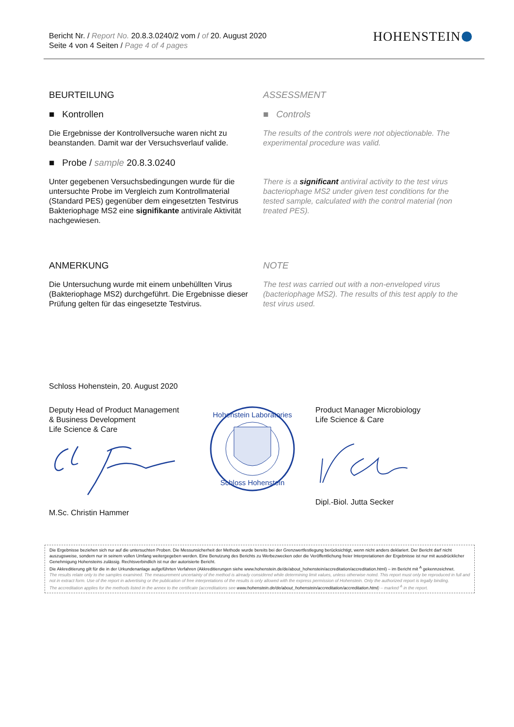Bericht Nr. / Report No. 20.8.3.0240/2 vom / of 20. August 2020
Seite 4 von 4 Seiten / Page 4 of 4 pages
HOHENSTEIN
BEURTEILUNG
■ Kontrollen
Die Ergebnisse der Kontrollversuche waren nicht zu beanstanden. Damit war der Versuchsverlauf valide.
■ Probe / sample 20.8.3.0240
Unter gegebenen Versuchsbedingungen wurde für die untersuchte Probe im Vergleich zum Kontrollmaterial (Standard PES) gegenüber dem eingesetzten Testvirus Bakteriophage MS2 eine signifikante antivirale Aktivität nachgewiesen.
ASSESSMENT
■ Controls
The results of the controls were not objectionable. The experimental procedure was valid.
There is a significant antiviral activity to the test virus bacteriophage MS2 under given test conditions for the tested sample, calculated with the control material (non treated PES).
ANMERKUNG
Die Untersuchung wurde mit einem unbehüllten Virus (Bakteriophage MS2) durchgeführt. Die Ergebnisse dieser Prüfung gelten für das eingesetzte Testvirus.
NOTE
The test was carried out with a non-enveloped virus (bacteriophage MS2). The results of this test apply to the test virus used.
Schloss Hohenstein, 20. August 2020
Deputy Head of Product Management
& Business Development
Life Science & Care
M.Sc. Christin Hammer
Hohenstein Laboratories
Schloss Hohenstein
Product Manager Microbiology
Life Science & Care
Dipl.-Biol. Jutta Secker
Die Ergebnisse beziehen sich nur auf die untersuchten Proben. Die Messunsicherheit der Methode wurde bereits bei der Grenzwertfestlegung berücksichtigt, wenn nicht anders deklariert. Der Bericht darf nicht auszugsweise, sondern nur in seinem vollen Umfang weitergegeben werden. Eine Benutzung des Berichts zu Werbezwecken oder die Veröffentlichung freier Interpretationen der Ergebnisse ist nur mit ausdrücklicher Genehmigung Hohensteins zulässig. Rechtsverbindlich ist nur der autorisierte Bericht.
Die Akkreditierung gilt für die in der Urkundenanlage aufgeführten Verfahren (Akkreditierungen siehe www.hohenstein.de/de/about_hohenstein/accreditation/accreditation.html) – im Bericht mit <sup>A</sup> gekennzeichnet.
The results relate only to the samples examined. The measurement uncertainty of the method is already considered while determining limit values, unless otherwise noted. This report must only be reproduced in full and not in extract form. Use of the report in advertising or the publication of free interpretations of the results is only allowed with the express permission of Hohenstein. Only the authorized report is legally binding.
The accreditation applies for the methods listed in the annex to the certificate (accreditations see www.hohenstein.de/de/about_hohenstein/accreditation/accreditation.html) – marked <sup>A</sup> in the report.